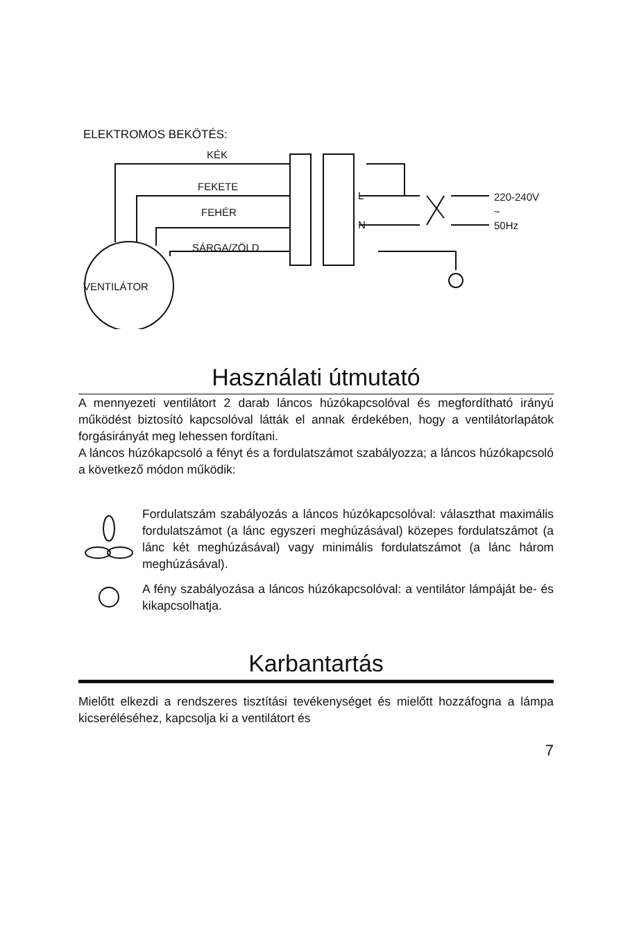ELEKTROMOS BEKÖTÉS:
KÉK
FEKETE
FEHÉR
SÁRGA/ZÖLD
VENTILÁTOR
L
N
220-240V
~
50Hz
Használati útmutató
A mennyezeti ventilátort 2 darab láncos húzókapcsolóval és megfordítható irányú működést biztosító kapcsolóval látták el annak érdekében, hogy a ventilátorlapátok forgásirányát meg lehessen fordítani.
A láncos húzókapcsoló a fényt és a fordulatszámot szabályozza; a láncos húzókapcsoló a következő módon működik:
Fordulatszám szabályozás a láncos húzókapcsolóval: választhat maximális fordulatszámot (a lánc egyszeri meghúzásával) közepes fordulatszámot (a lánc két meghúzásával) vagy minimális fordulatszámot (a lánc három meghúzásával).
A fény szabályozása a láncos húzókapcsolóval: a ventilátor lámpáját be- és kikapcsolhatja.
Karbantartás
Mielőtt elkezdi a rendszeres tisztítási tevékenységet és mielőtt hozzáfogna a lámpa kicseréléséhez, kapcsolja ki a ventilátort és
7